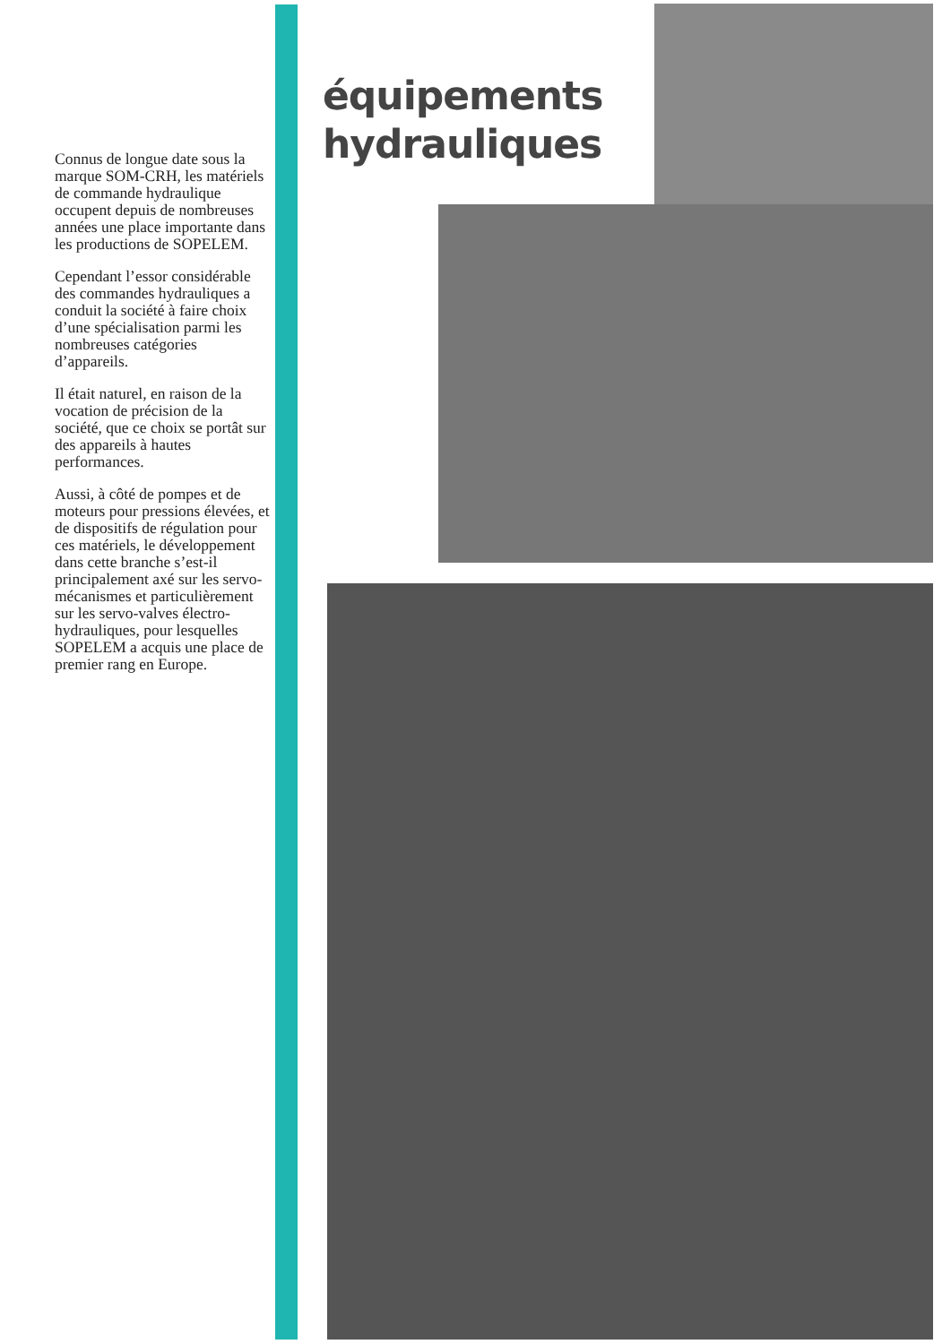équipements
hydrauliques
Connus de longue date sous la marque SOM-CRH, les matériels de commande hydraulique occupent depuis de nombreuses années une place importante dans les productions de SOPELEM.
Cependant l’essor considérable des commandes hydrauliques a conduit la société à faire choix d’une spécialisation parmi les nombreuses catégories d’appareils.
Il était naturel, en raison de la vocation de précision de la société, que ce choix se portât sur des appareils à hautes performances.
Aussi, à côté de pompes et de moteurs pour pressions élevées, et de dispositifs de régulation pour ces matériels, le développement dans cette branche s’est-il principalement axé sur les servo-mécanismes et particulièrement sur les servo-valves électro-hydrauliques, pour lesquelles SOPELEM a acquis une place de premier rang en Europe.